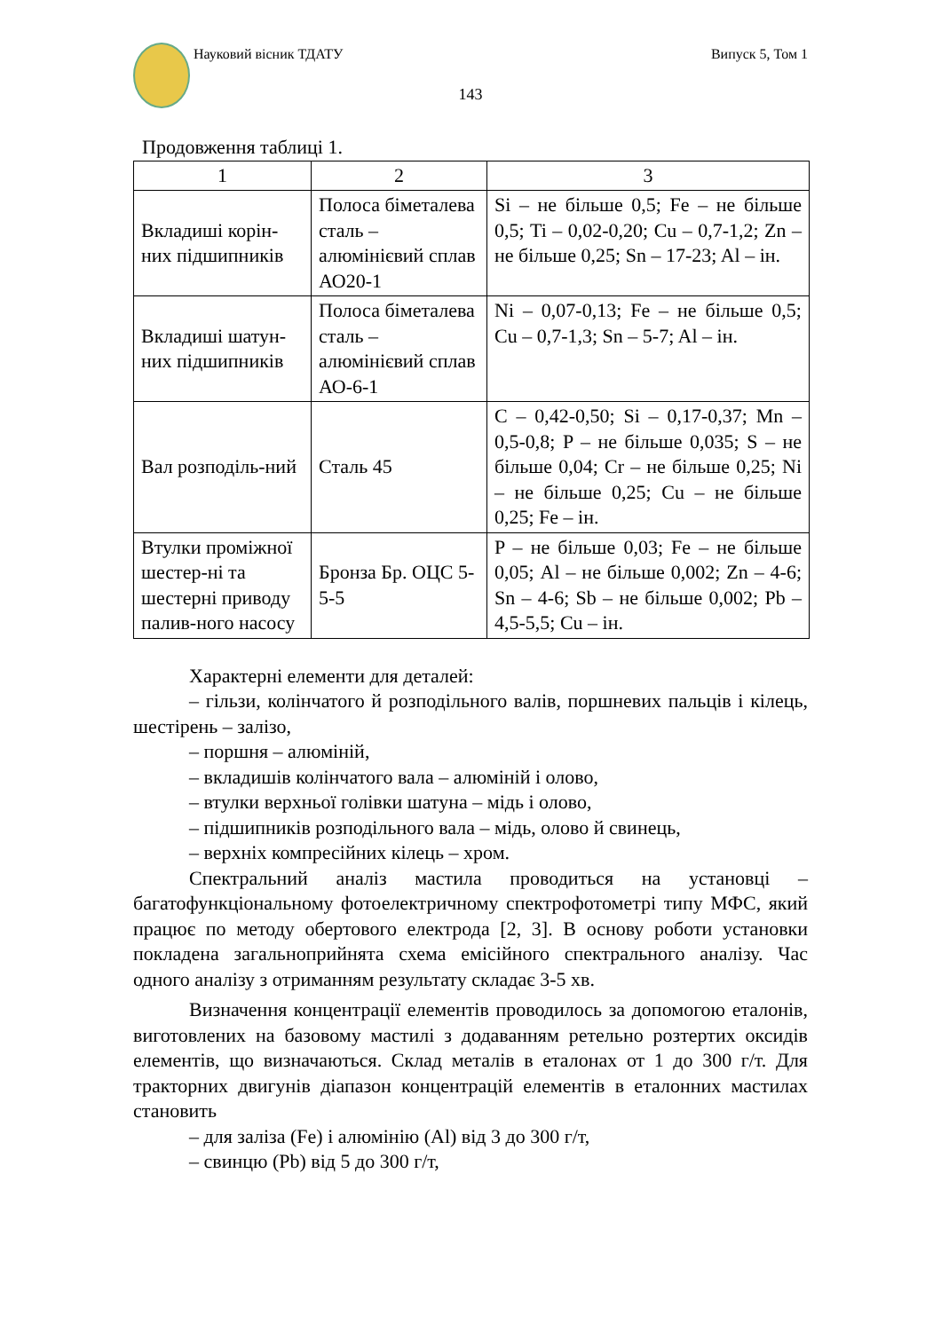Науковий вісник ТДАТУ Випуск 5, Том 1
143
Продовження таблиці 1.
| 1 | 2 | 3 |
| Вкладиші корін-них підшипників | Полоса біметалева сталь – алюмінієвий сплав АО20-1 | Si – не більше 0,5; Fe – не більше 0,5; Ti – 0,02-0,20; Cu – 0,7-1,2; Zn – не більше 0,25; Sn – 17-23; Al – ін. |
| Вкладиші шатун-них підшипників | Полоса біметалева сталь – алюмінієвий сплав АО-6-1 | Ni – 0,07-0,13; Fe – не більше 0,5; Cu – 0,7-1,3; Sn – 5-7; Al – ін. |
| Вал розподіль-ний | Сталь 45 | C – 0,42-0,50; Si – 0,17-0,37; Mn – 0,5-0,8; P – не більше 0,035; S – не більше 0,04; Cr – не більше 0,25; Ni – не більше 0,25; Cu – не більше 0,25; Fe – ін. |
| Втулки проміжної шестер-ні та шестерні приводу палив-ного насосу | Бронза Бр. ОЦС 5-5-5 | P – не більше 0,03; Fe – не більше 0,05; Al – не більше 0,002; Zn – 4-6; Sn – 4-6; Sb – не більше 0,002; Pb – 4,5-5,5; Cu – ін. |
Характерні елементи для деталей:
– гільзи, колінчатого й розподільного валів, поршневих пальців і кілець, шестірень – залізо,
– поршня – алюміній,
– вкладишів колінчатого вала – алюміній і олово,
– втулки верхньої голівки шатуна – мідь і олово,
– підшипників розподільного вала – мідь, олово й свинець,
– верхніх компресійних кілець – хром.
Спектральний аналіз мастила проводиться на установці – багатофункціональному фотоелектричному спектрофотометрі типу МФС, який працює по методу обертового електрода [2, 3]. В основу роботи установки покладена загальноприйнята схема емісійного спектрального аналізу. Час одного аналізу з отриманням результату складає 3-5 хв.
Визначення концентрації елементів проводилось за допомогою еталонів, виготовлених на базовому мастилі з додаванням ретельно розтертих оксидів елементів, що визначаються. Склад металів в еталонах от 1 до 300 г/т. Для тракторних двигунів діапазон концентрацій елементів в еталонних мастилах становить
– для заліза (Fe) і алюмінію (Al) від 3 до 300 г/т,
– свинцю (Pb) від 5 до 300 г/т,